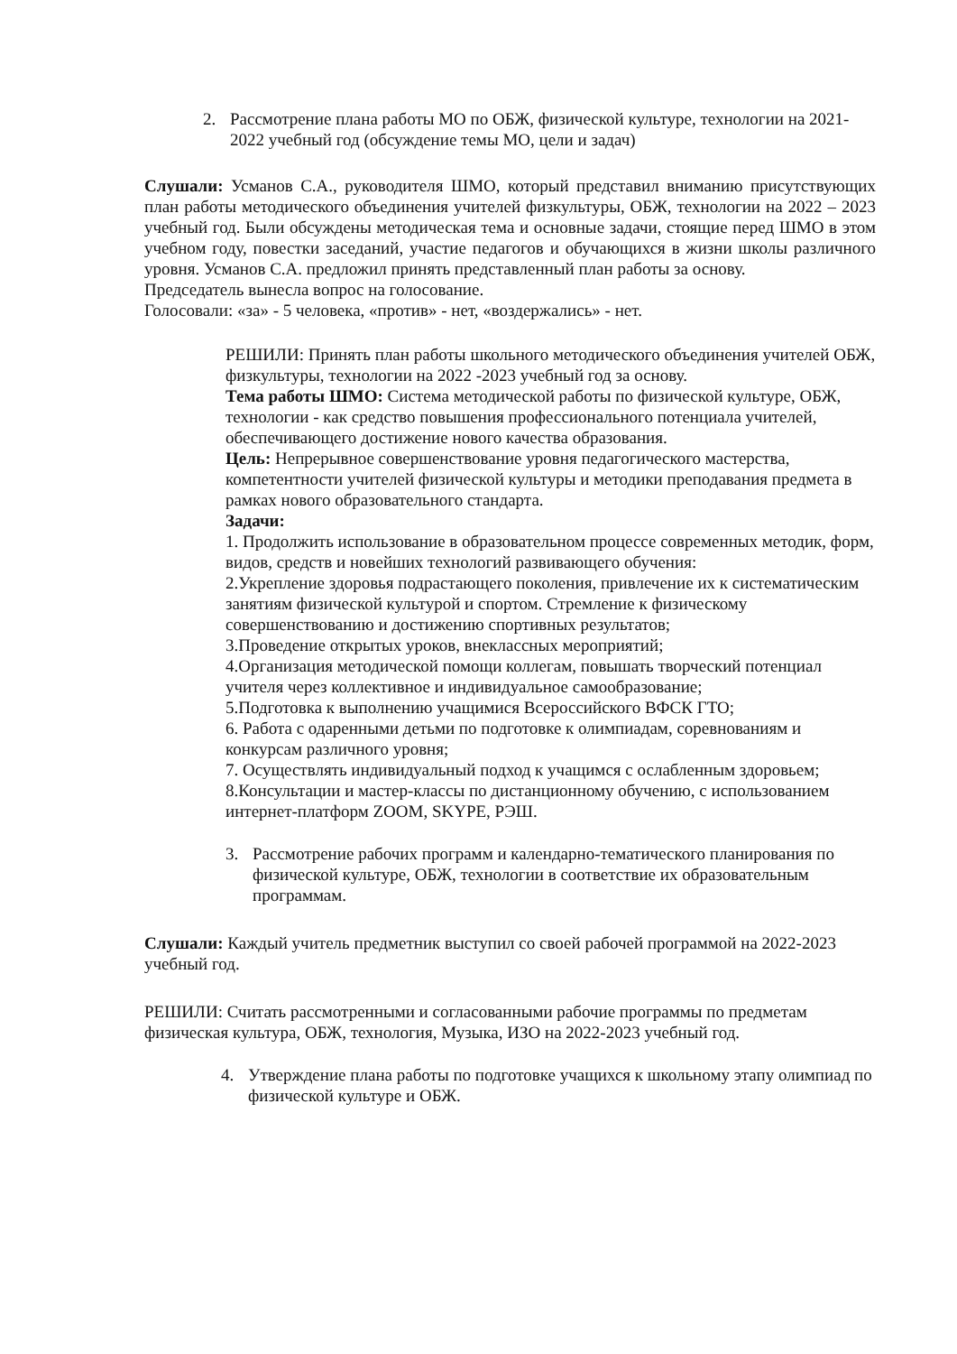2. Рассмотрение плана работы МО по ОБЖ, физической культуре, технологии на 2021-2022 учебный год (обсуждение темы МО, цели и задач)
Слушали: Усманов С.А., руководителя ШМО, который представил вниманию присутствующих план работы методического объединения учителей физкультуры, ОБЖ, технологии на 2022 – 2023 учебный год. Были обсуждены методическая тема и основные задачи, стоящие перед ШМО в этом учебном году, повестки заседаний, участие педагогов и обучающихся в жизни школы различного уровня. Усманов С.А. предложил принять представленный план работы за основу.
Председатель вынесла вопрос на голосование.
Голосовали: «за» - 5 человека, «против» - нет, «воздержались» - нет.
РЕШИЛИ: Принять план работы школьного методического объединения учителей ОБЖ, физкультуры, технологии на 2022 -2023 учебный год за основу.
Тема работы ШМО: Система методической работы по физической культуре, ОБЖ, технологии - как средство повышения профессионального потенциала учителей, обеспечивающего достижение нового качества образования.
Цель: Непрерывное совершенствование уровня педагогического мастерства, компетентности учителей физической культуры и методики преподавания предмета в рамках нового образовательного стандарта.
Задачи:
1. Продолжить использование в образовательном процессе современных методик, форм, видов, средств и новейших технологий развивающего обучения:
2.Укрепление здоровья подрастающего поколения, привлечение их к систематическим занятиям физической культурой и спортом. Стремление к физическому совершенствованию и достижению спортивных результатов;
3.Проведение открытых уроков, внеклассных мероприятий;
4.Организация методической помощи коллегам, повышать творческий потенциал учителя через коллективное и индивидуальное самообразование;
5.Подготовка к выполнению учащимися Всероссийского ВФСК ГТО;
6. Работа с одаренными детьми по подготовке к олимпиадам, соревнованиям и конкурсам различного уровня;
7. Осуществлять индивидуальный подход к учащимся с ослабленным здоровьем;
8.Консультации и мастер-классы по дистанционному обучению, с использованием интернет-платформ ZOOM, SKYPE, РЭШ.
3. Рассмотрение рабочих программ и календарно-тематического планирования по физической культуре, ОБЖ, технологии в соответствие их образовательным программам.
Слушали: Каждый учитель предметник выступил со своей рабочей программой на 2022-2023 учебный год.
РЕШИЛИ: Считать рассмотренными и согласованными рабочие программы по предметам физическая культура, ОБЖ, технология, Музыка, ИЗО на 2022-2023 учебный год.
4. Утверждение плана работы по подготовке учащихся к школьному этапу олимпиад по физической культуре и ОБЖ.